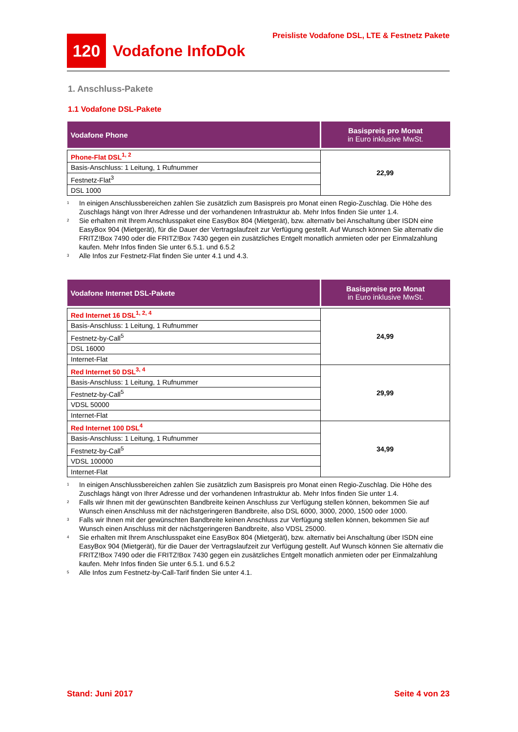120
Vodafone InfoDok
Preisliste Vodafone DSL, LTE & Festnetz Pakete
1. Anschluss-Pakete
1.1 Vodafone DSL-Pakete
| Vodafone Phone | Basispreis pro Monat in Euro inklusive MwSt. |
| --- | --- |
| Phone-Flat DSL<sup>1, 2</sup> | 22,99 |
| Basis-Anschluss: 1 Leitung, 1 Rufnummer | |
| Festnetz-Flat<sup>3</sup> | |
| DSL 1000 | |
<sup>1</sup>
In einigen Anschlussbereichen zahlen Sie zusätzlich zum Basispreis pro Monat einen Regio-Zuschlag. Die Höhe des Zuschlags hängt von Ihrer Adresse und der vorhandenen Infrastruktur ab. Mehr Infos finden Sie unter 1.4.
<sup>2</sup>
Sie erhalten mit Ihrem Anschlusspaket eine EasyBox 804 (Mietgerät), bzw. alternativ bei Anschaltung über ISDN eine EasyBox 904 (Mietgerät), für die Dauer der Vertragslaufzeit zur Verfügung gestellt. Auf Wunsch können Sie alternativ die FRITZ!Box 7490 oder die FRITZ!Box 7430 gegen ein zusätzliches Entgelt monatlich anmieten oder per Einmalzahlung kaufen. Mehr Infos finden Sie unter 6.5.1. und 6.5.2
<sup>3</sup>
Alle Infos zur Festnetz-Flat finden Sie unter 4.1 und 4.3.
| Vodafone Internet DSL-Pakete | Basispreise pro Monat in Euro inklusive MwSt. |
| --- | --- |
| Red Internet 16 DSL<sup>1, 2, 4</sup> | 24,99 |
| Basis-Anschluss: 1 Leitung, 1 Rufnummer | |
| Festnetz-by-Call<sup>5</sup> | |
| DSL 16000 | |
| Internet-Flat | |
| Red Internet 50 DSL<sup>3, 4</sup> | 29,99 |
| Basis-Anschluss: 1 Leitung, 1 Rufnummer | |
| Festnetz-by-Call<sup>5</sup> | |
| VDSL 50000 | |
| Internet-Flat | |
| Red Internet 100 DSL<sup>4</sup> | 34,99 |
| Basis-Anschluss: 1 Leitung, 1 Rufnummer | |
| Festnetz-by-Call<sup>5</sup> | |
| VDSL 100000 | |
| Internet-Flat | |
<sup>1</sup>
In einigen Anschlussbereichen zahlen Sie zusätzlich zum Basispreis pro Monat einen Regio-Zuschlag. Die Höhe des Zuschlags hängt von Ihrer Adresse und der vorhandenen Infrastruktur ab. Mehr Infos finden Sie unter 1.4.
<sup>2</sup>
Falls wir Ihnen mit der gewünschten Bandbreite keinen Anschluss zur Verfügung stellen können, bekommen Sie auf Wunsch einen Anschluss mit der nächstgeringeren Bandbreite, also DSL 6000, 3000, 2000, 1500 oder 1000.
<sup>3</sup>
Falls wir Ihnen mit der gewünschten Bandbreite keinen Anschluss zur Verfügung stellen können, bekommen Sie auf Wunsch einen Anschluss mit der nächstgeringeren Bandbreite, also VDSL 25000.
<sup>4</sup>
Sie erhalten mit Ihrem Anschlusspaket eine EasyBox 804 (Mietgerät), bzw. alternativ bei Anschaltung über ISDN eine EasyBox 904 (Mietgerät), für die Dauer der Vertragslaufzeit zur Verfügung gestellt. Auf Wunsch können Sie alternativ die FRITZ!Box 7490 oder die FRITZ!Box 7430 gegen ein zusätzliches Entgelt monatlich anmieten oder per Einmalzahlung kaufen. Mehr Infos finden Sie unter 6.5.1. und 6.5.2
<sup>5</sup>
Alle Infos zum Festnetz-by-Call-Tarif finden Sie unter 4.1.
Stand: Juni 2017 Seite 4 von 23